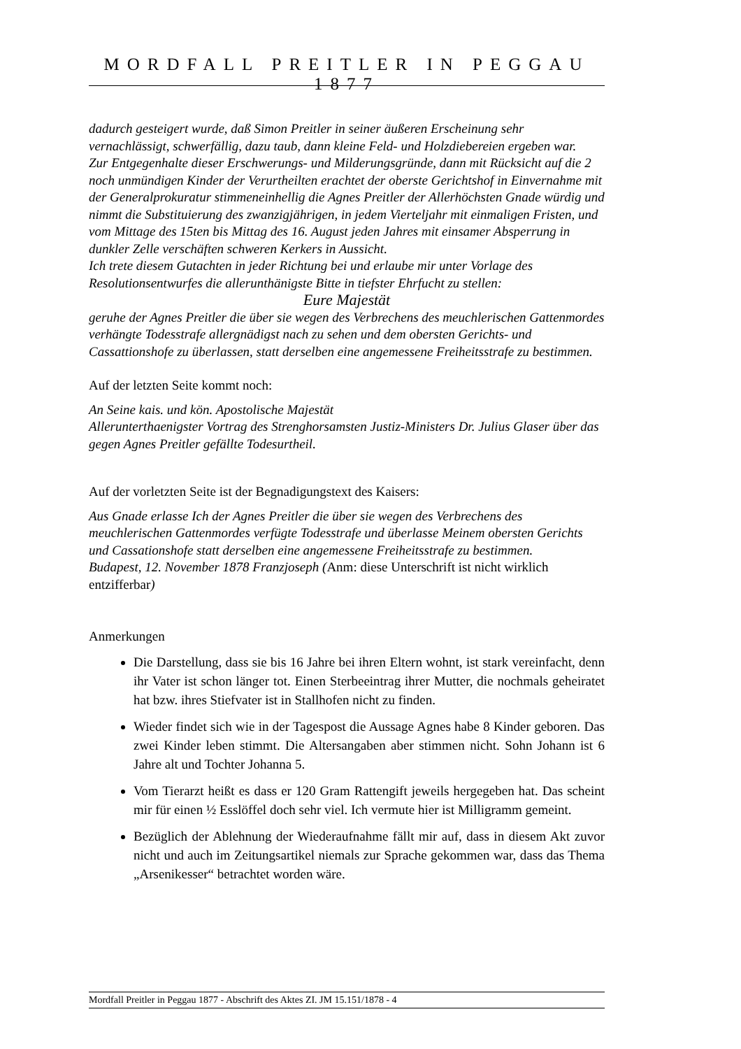MORDFALL PREITLER IN PEGGAU 1877
dadurch gesteigert wurde, daß Simon Preitler in seiner äußeren Erscheinung sehr vernachlässigt, schwerfällig, dazu taub, dann kleine Feld- und Holzdiebereien ergeben war.
Zur Entgegenhalte dieser Erschwerungs- und Milderungsgründe, dann mit Rücksicht auf die 2 noch unmündigen Kinder der Verurtheilten erachtet der oberste Gerichtshof in Einvernahme mit der Generalprokuratur stimmeneinhellig die Agnes Preitler der Allerhöchsten Gnade würdig und nimmt die Substituierung des zwanzigjährigen, in jedem Vierteljahr mit einmaligen Fristen, und vom Mittage des 15ten bis Mittag des 16. August jeden Jahres mit einsamer Absperrung in dunkler Zelle verschäften schweren Kerkers in Aussicht.
Ich trete diesem Gutachten in jeder Richtung bei und erlaube mir unter Vorlage des Resolutionsentwurfes die allerunthänigste Bitte in tiefster Ehrfucht zu stellen:
Eure Majestät
geruhe der Agnes Preitler die über sie wegen des Verbrechens des meuchlerischen Gattenmordes verhängte Todesstrafe allergnädigst nach zu sehen und dem obersten Gerichts- und Cassattionshofe zu überlassen, statt derselben eine angemessene Freiheitsstrafe zu bestimmen.
Auf der letzten Seite kommt noch:
An Seine kais. und kön. Apostolische Majestät
Allerunterthaenigster Vortrag des Strenghorsamsten Justiz-Ministers Dr. Julius Glaser über das gegen Agnes Preitler gefällte Todesurtheil.
Auf der vorletzten Seite ist der Begnadigungstext des Kaisers:
Aus Gnade erlasse Ich der Agnes Preitler die über sie wegen des Verbrechens des meuchlerischen Gattenmordes verfügte Todesstrafe und überlasse Meinem obersten Gerichts und Cassationshofe statt derselben eine angemessene Freiheitsstrafe zu bestimmen.
Budapest, 12. November 1878 Franzjoseph (Anm: diese Unterschrift ist nicht wirklich entzifferbar)
Anmerkungen
Die Darstellung, dass sie bis 16 Jahre bei ihren Eltern wohnt, ist stark vereinfacht, denn ihr Vater ist schon länger tot. Einen Sterbeeintrag ihrer Mutter, die nochmals geheiratet hat bzw. ihres Stiefvater ist in Stallhofen nicht zu finden.
Wieder findet sich wie in der Tagespost die Aussage Agnes habe 8 Kinder geboren. Das zwei Kinder leben stimmt. Die Altersangaben aber stimmen nicht. Sohn Johann ist 6 Jahre alt und Tochter Johanna 5.
Vom Tierarzt heißt es dass er 120 Gram Rattengift jeweils hergegeben hat. Das scheint mir für einen ½ Esslöffel doch sehr viel. Ich vermute hier ist Milligramm gemeint.
Bezüglich der Ablehnung der Wiederaufnahme fällt mir auf, dass in diesem Akt zuvor nicht und auch im Zeitungsartikel niemals zur Sprache gekommen war, dass das Thema „Arsenikesser“ betrachtet worden wäre.
Mordfall Preitler in Peggau 1877 - Abschrift des Aktes ZI. JM 15.151/1878 - 4